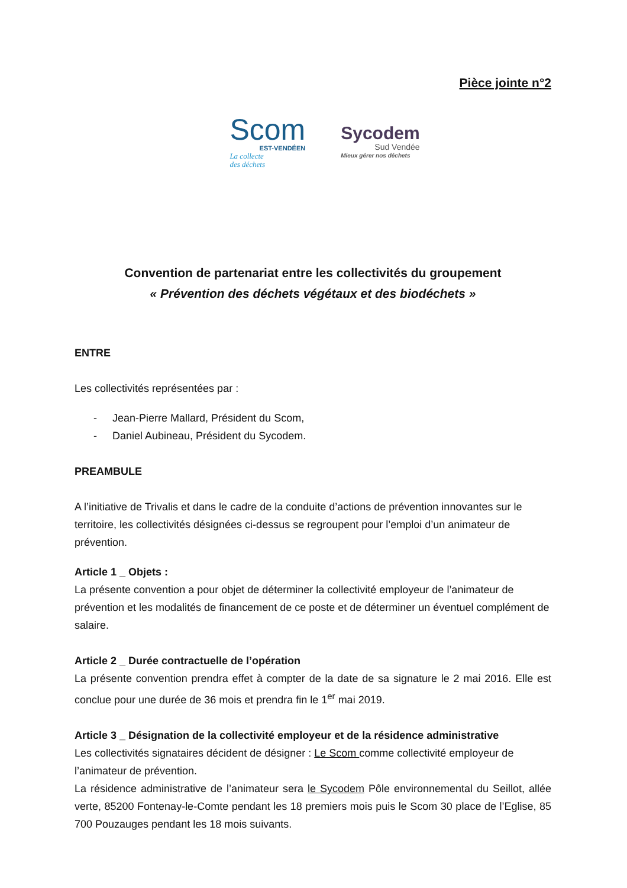Pièce jointe n°2
Scom
EST-VENDÉEN
La collecte
des déchets
Sycodem
Sud Vendée
Mieux gérer nos déchets
Convention de partenariat entre les collectivités du groupement
« Prévention des déchets végétaux et des biodéchets »
ENTRE
Les collectivités représentées par :
- Jean-Pierre Mallard, Président du Scom,
- Daniel Aubineau, Président du Sycodem.
PREAMBULE
A l’initiative de Trivalis et dans le cadre de la conduite d’actions de prévention innovantes sur le territoire, les collectivités désignées ci-dessus se regroupent pour l’emploi d’un animateur de prévention.
Article 1 _ Objets :
La présente convention a pour objet de déterminer la collectivité employeur de l’animateur de prévention et les modalités de financement de ce poste et de déterminer un éventuel complément de salaire.
Article 2 _ Durée contractuelle de l’opération
La présente convention prendra effet à compter de la date de sa signature le 2 mai 2016. Elle est conclue pour une durée de 36 mois et prendra fin le 1<sup>er</sup> mai 2019.
Article 3 _ Désignation de la collectivité employeur et de la résidence administrative
Les collectivités signataires décident de désigner : Le Scom comme collectivité employeur de l’animateur de prévention.
La résidence administrative de l’animateur sera le Sycodem Pôle environnemental du Seillot, allée verte, 85200 Fontenay-le-Comte pendant les 18 premiers mois puis le Scom 30 place de l’Eglise, 85 700 Pouzauges pendant les 18 mois suivants.